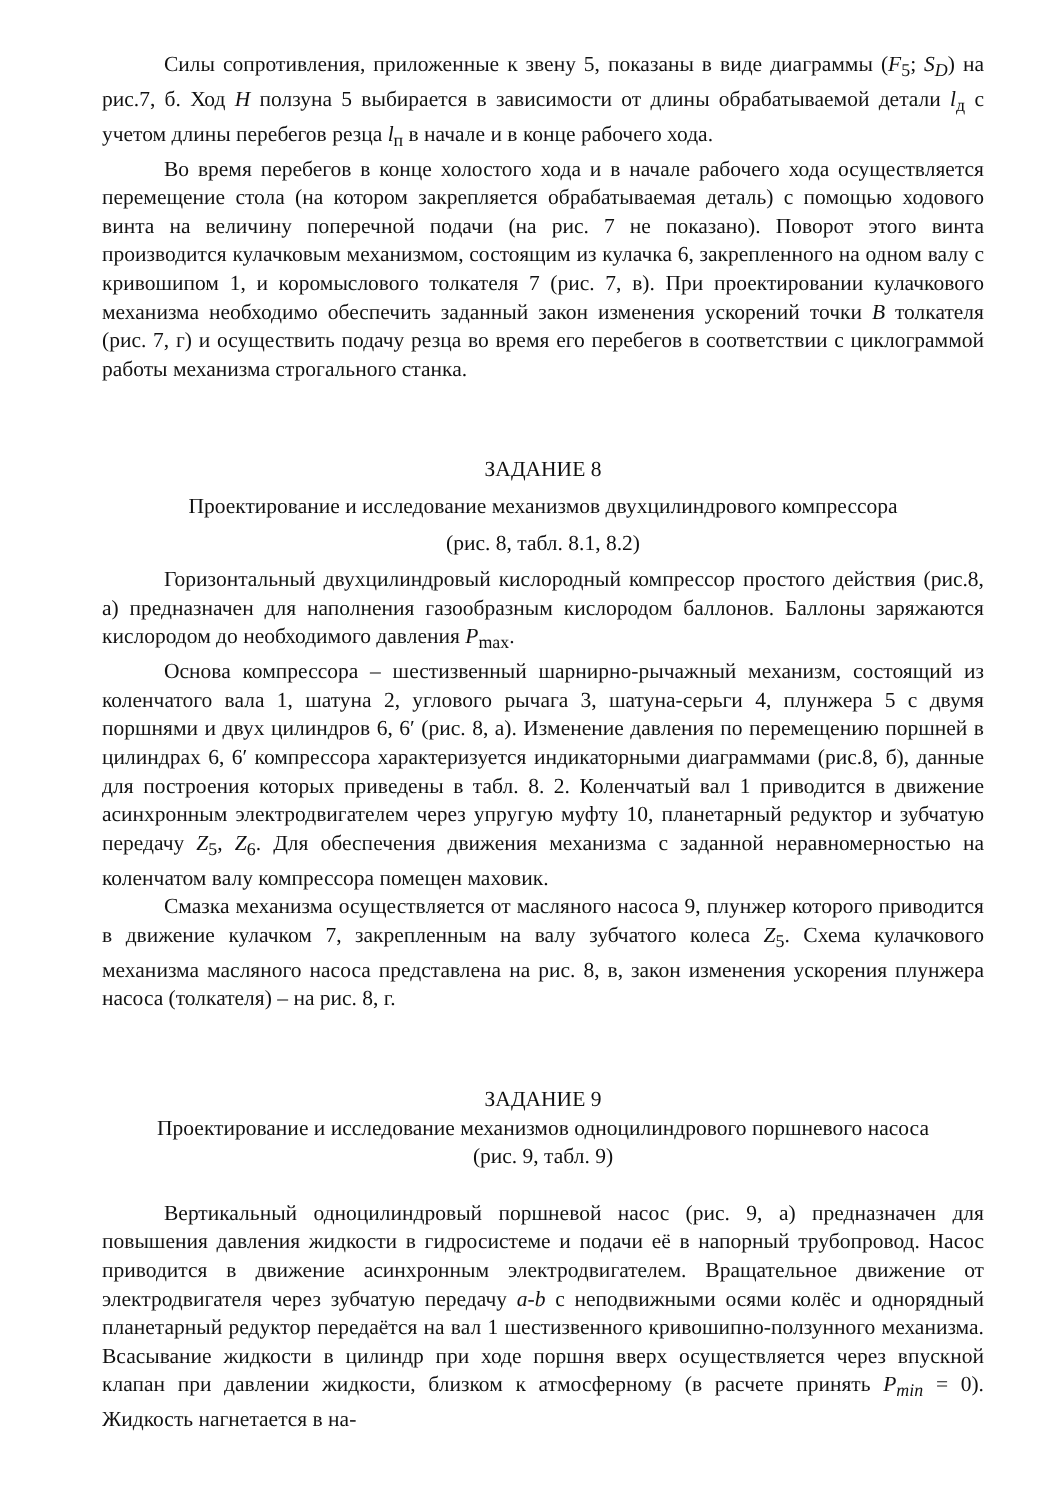Силы сопротивления, приложенные к звену 5, показаны в виде диаграммы (F<sub>5</sub>; S<sub>D</sub>) на рис.7, б. Ход H ползуна 5 выбирается в зависимости от длины обрабатываемой детали l<sub>д</sub> с учетом длины перебегов резца l<sub>п</sub> в начале и в конце рабочего хода.
Во время перебегов в конце холостого хода и в начале рабочего хода осуществляется перемещение стола (на котором закрепляется обрабатываемая деталь) с помощью ходового винта на величину поперечной подачи (на рис. 7 не показано). Поворот этого винта производится кулачковым механизмом, состоящим из кулачка 6, закрепленного на одном валу с кривошипом 1, и коромыслового толкателя 7 (рис. 7, в). При проектировании кулачкового механизма необходимо обеспечить заданный закон изменения ускорений точки B толкателя (рис. 7, г) и осуществить подачу резца во время его перебегов в соответствии с циклограммой работы механизма строгального станка.
ЗАДАНИЕ 8
Проектирование и исследование механизмов двухцилиндрового компрессора
(рис. 8, табл. 8.1, 8.2)
Горизонтальный двухцилиндровый кислородный компрессор простого действия (рис.8, а) предназначен для наполнения газообразным кислородом баллонов. Баллоны заряжаются кислородом до необходимого давления P<sub>max</sub>.
Основа компрессора – шестизвенный шарнирно-рычажный механизм, состоящий из коленчатого вала 1, шатуна 2, углового рычага 3, шатуна-серьги 4, плунжера 5 с двумя поршнями и двух цилиндров 6, 6′ (рис. 8, а). Изменение давления по перемещению поршней в цилиндрах 6, 6′ компрессора характеризуется индикаторными диаграммами (рис.8, б), данные для построения которых приведены в табл. 8. 2. Коленчатый вал 1 приводится в движение асинхронным электродвигателем через упругую муфту 10, планетарный редуктор и зубчатую передачу Z<sub>5</sub>, Z<sub>6</sub>. Для обеспечения движения механизма с заданной неравномерностью на коленчатом валу компрессора помещен маховик.
Смазка механизма осуществляется от масляного насоса 9, плунжер которого приводится в движение кулачком 7, закрепленным на валу зубчатого колеса Z<sub>5</sub>. Схема кулачкового механизма масляного насоса представлена на рис. 8, в, закон изменения ускорения плунжера насоса (толкателя) – на рис. 8, г.
ЗАДАНИЕ 9
Проектирование и исследование механизмов одноцилиндрового поршневого насоса
(рис. 9, табл. 9)
Вертикальный одноцилиндровый поршневой насос (рис. 9, а) предназначен для повышения давления жидкости в гидросистеме и подачи её в напорный трубопровод. Насос приводится в движение асинхронным электродвигателем. Вращательное движение от электродвигателя через зубчатую передачу a-b с неподвижными осями колёс и однорядный планетарный редуктор передаётся на вал 1 шестизвенного кривошипно-ползунного механизма. Всасывание жидкости в цилиндр при ходе поршня вверх осуществляется через впускной клапан при давлении жидкости, близком к атмосферному (в расчете принять P<sub>min</sub> = 0). Жидкость нагнетается в на-